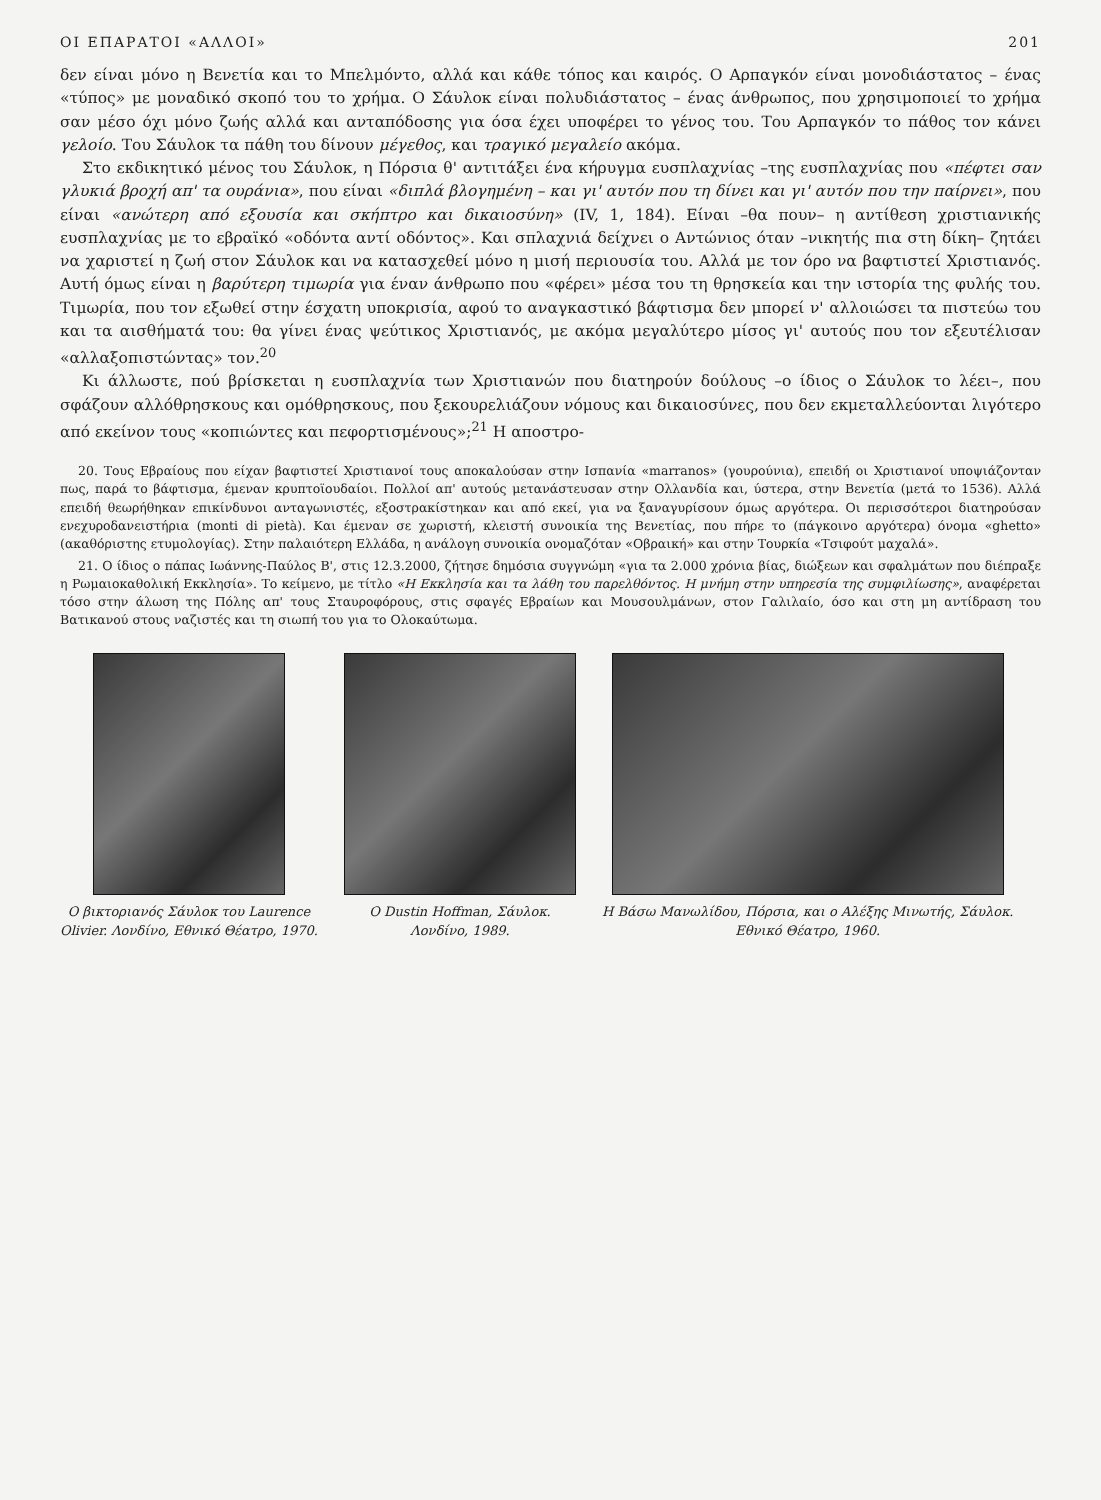ΟΙ ΕΠΑΡΑΤΟΙ «ΑΛΛΟΙ» 201
δεν είναι μόνο η Βενετία και το Μπελμόντο, αλλά και κάθε τόπος και καιρός. Ο Αρπαγκόν είναι μονοδιάστατος – ένας «τύπος» με μοναδικό σκοπό του το χρήμα. Ο Σάυλοκ είναι πολυδιάστατος – ένας άνθρωπος, που χρησιμοποιεί το χρήμα σαν μέσο όχι μόνο ζωής αλλά και ανταπόδοσης για όσα έχει υποφέρει το γένος του. Του Αρπαγκόν το πάθος τον κάνει γελοίο. Του Σάυλοκ τα πάθη του δίνουν μέγεθος, και τραγικό μεγαλείο ακόμα.
Στο εκδικητικό μένος του Σάυλοκ, η Πόρσια θ' αντιτάξει ένα κήρυγμα ευσπλαχνίας –της ευσπλαχνίας που «πέφτει σαν γλυκιά βροχή απ' τα ουράνια», που είναι «διπλά βλογημένη – και γι' αυτόν που τη δίνει και γι' αυτόν που την παίρνει», που είναι «ανώτερη από εξουσία και σκήπτρο και δικαιοσύνη» (IV, 1, 184). Είναι –θα πουν– η αντίθεση χριστιανικής ευσπλαχνίας με το εβραϊκό «οδόντα αντί οδόντος». Και σπλαχνιά δείχνει ο Αντώνιος όταν –νικητής πια στη δίκη– ζητάει να χαριστεί η ζωή στον Σάυλοκ και να κατασχεθεί μόνο η μισή περιουσία του. Αλλά με τον όρο να βαφτιστεί Χριστιανός. Αυτή όμως είναι η βαρύτερη τιμωρία για έναν άνθρωπο που «φέρει» μέσα του τη θρησκεία και την ιστορία της φυλής του. Τιμωρία, που τον εξωθεί στην έσχατη υποκρισία, αφού το αναγκαστικό βάφτισμα δεν μπορεί ν' αλλοιώσει τα πιστεύω του και τα αισθήματά του: θα γίνει ένας ψεύτικος Χριστιανός, με ακόμα μεγαλύτερο μίσος γι' αυτούς που τον εξευτέλισαν «αλλαξοπιστώντας» τον.<sup>20</sup>
Κι άλλωστε, πού βρίσκεται η ευσπλαχνία των Χριστιανών που διατηρούν δούλους –ο ίδιος ο Σάυλοκ το λέει–, που σφάζουν αλλόθρησκους και ομόθρησκους, που ξεκουρελιάζουν νόμους και δικαιοσύνες, που δεν εκμεταλλεύονται λιγότερο από εκείνον τους «κοπιώντες και πεφορτισμένους»;<sup>21</sup> Η αποστρο-
20. Τους Εβραίους που είχαν βαφτιστεί Χριστιανοί τους αποκαλούσαν στην Ισπανία «marranos» (γουρούνια), επειδή οι Χριστιανοί υποψιάζονταν πως, παρά το βάφτισμα, έμεναν κρυπτοϊουδαίοι. Πολλοί απ' αυτούς μετανάστευσαν στην Ολλανδία και, ύστερα, στην Βενετία (μετά το 1536). Αλλά επειδή θεωρήθηκαν επικίνδυνοι ανταγωνιστές, εξοστρακίστηκαν και από εκεί, για να ξαναγυρίσουν όμως αργότερα. Οι περισσότεροι διατηρούσαν ενεχυροδανειστήρια (monti di pietà). Και έμεναν σε χωριστή, κλειστή συνοικία της Βενετίας, που πήρε το (πάγκοινο αργότερα) όνομα «ghetto» (ακαθόριστης ετυμολογίας). Στην παλαιότερη Ελλάδα, η ανάλογη συνοικία ονομαζόταν «Οβραική» και στην Τουρκία «Τσιφούτ μαχαλά».
21. Ο ίδιος ο πάπας Ιωάννης-Παύλος Β', στις 12.3.2000, ζήτησε δημόσια συγγνώμη «για τα 2.000 χρόνια βίας, διώξεων και σφαλμάτων που διέπραξε η Ρωμαιοκαθολική Εκκλησία». Το κείμενο, με τίτλο «Η Εκκλησία και τα λάθη του παρελθόντος. Η μνήμη στην υπηρεσία της συμφιλίωσης», αναφέρεται τόσο στην άλωση της Πόλης απ' τους Σταυροφόρους, στις σφαγές Εβραίων και Μουσουλμάνων, στον Γαλιλαίο, όσο και στη μη αντίδραση του Βατικανού στους ναζιστές και τη σιωπή του για το Ολοκαύτωμα.
Ο βικτοριανός Σάυλοκ του Laurence
Olivier. Λονδίνο, Εθνικό Θέατρο, 1970.
Ο Dustin Hoffman, Σάυλοκ.
Λονδίνο, 1989.
Η Βάσω Μανωλίδου, Πόρσια, και ο Αλέξης Μινωτής, Σάυλοκ.
Εθνικό Θέατρο, 1960.